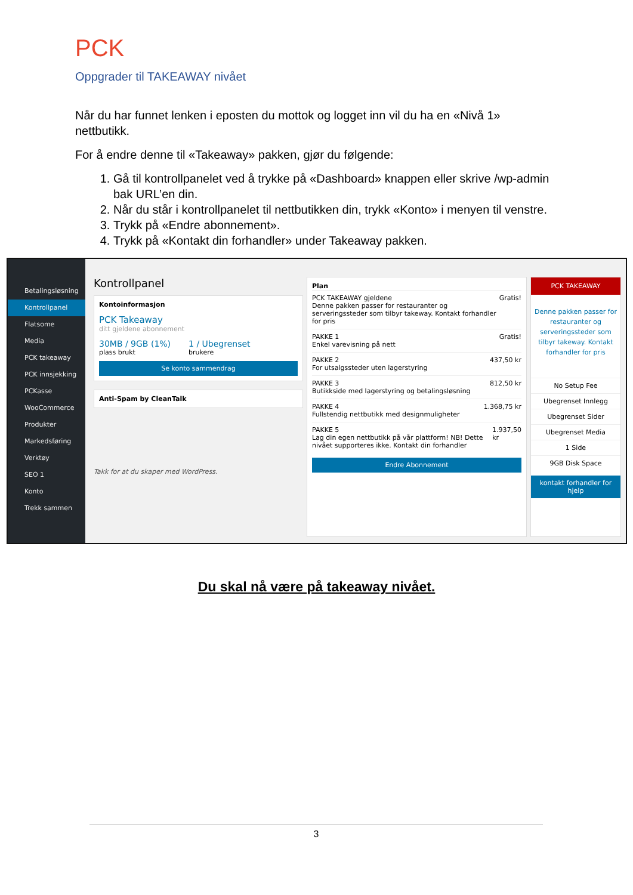PCK
Oppgrader til TAKEAWAY nivået
Når du har funnet lenken i eposten du mottok og logget inn vil du ha en «Nivå 1» nettbutikk.
For å endre denne til «Takeaway» pakken, gjør du følgende:
1. Gå til kontrollpanelet ved å trykke på «Dashboard» knappen eller skrive /wp-admin bak URL’en din.
2. Når du står i kontrollpanelet til nettbutikken din, trykk «Konto» i menyen til venstre.
3. Trykk på «Endre abonnement».
4. Trykk på «Kontakt din forhandler» under Takeaway pakken.
Betalingsløsning
Kontrollpanel
Flatsome
Media
PCK takeaway
PCK innsjekking
PCKasse
WooCommerce
Produkter
Markedsføring
Verktøy
SEO 1
Konto
Trekk sammen
Kontrollpanel
Kontoinformasjon
PCK Takeaway
ditt gjeldene abonnement
30MB / 9GB (1%)
plass brukt
1 / Ubegrenset
brukere
Se konto sammendrag
Anti-Spam by CleanTalk
Takk for at du skaper med WordPress.
Plan
PCK TAKEAWAY gjeldene
Denne pakken passer for restauranter og serveringssteder som tilbyr takeway. Kontakt forhandler for pris Gratis!
PAKKE 1
Enkel varevisning på nett Gratis!
PAKKE 2
For utsalgssteder uten lagerstyring 437,50 kr
PAKKE 3
Butikkside med lagerstyring og betalingsløsning 812,50 kr
PAKKE 4
Fullstendig nettbutikk med designmuligheter 1.368,75 kr
PAKKE 5
Lag din egen nettbutikk på vår plattform! NB! Dette nivået supporteres ikke. Kontakt din forhandler 1.937,50 kr
Endre Abonnement
PCK TAKEAWAY
Denne pakken passer for restauranter og serveringssteder som tilbyr takeway. Kontakt forhandler for pris
No Setup Fee
Ubegrenset Innlegg
Ubegrenset Sider
Ubegrenset Media
1 Side
9GB Disk Space
kontakt forhandler for hjelp
Du skal nå være på takeaway nivået.
3